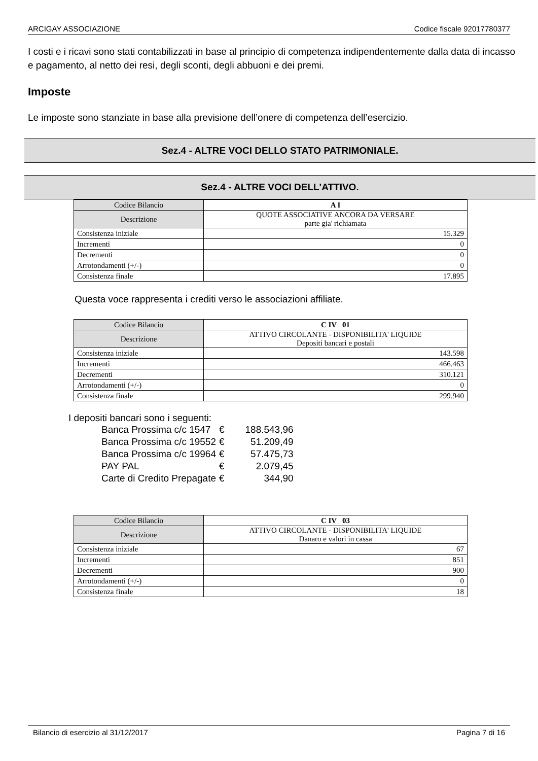ARCIGAY ASSOCIAZIONE Codice fiscale 92017780377
I costi e i ricavi sono stati contabilizzati in base al principio di competenza indipendentemente dalla data di incasso e pagamento, al netto dei resi, degli sconti, degli abbuoni e dei premi.
Imposte
Le imposte sono stanziate in base alla previsione dell’onere di competenza dell’esercizio.
Sez.4 - ALTRE VOCI DELLO STATO PATRIMONIALE.
Sez.4 - ALTRE VOCI DELL'ATTIVO.
| Codice Bilancio | A I |
| Descrizione | QUOTE ASSOCIATIVE ANCORA DA VERSARE parte gia' richiamata |
| Consistenza iniziale | 15.329 |
| Incrementi | 0 |
| Decrementi | 0 |
| Arrotondamenti (+/-) | 0 |
| Consistenza finale | 17.895 |
Questa voce rappresenta i crediti verso le associazioni affiliate.
| Codice Bilancio | C IV 01 |
| Descrizione | ATTIVO CIRCOLANTE - DISPONIBILITA' LIQUIDE Depositi bancari e postali |
| Consistenza iniziale | 143.598 |
| Incrementi | 466.463 |
| Decrementi | 310.121 |
| Arrotondamenti (+/-) | 0 |
| Consistenza finale | 299.940 |
I depositi bancari sono i seguenti:
| Banca Prossima c/c 1547 | € | 188.543,96 |
| Banca Prossima c/c 19552 | € | 51.209,49 |
| Banca Prossima c/c 19964 | € | 57.475,73 |
| PAY PAL | € | 2.079,45 |
| Carte di Credito Prepagate | € | 344,90 |
| Codice Bilancio | C IV 03 |
| Descrizione | ATTIVO CIRCOLANTE - DISPONIBILITA' LIQUIDE Danaro e valori in cassa |
| Consistenza iniziale | 67 |
| Incrementi | 851 |
| Decrementi | 900 |
| Arrotondamenti (+/-) | 0 |
| Consistenza finale | 18 |
Bilancio di esercizio al 31/12/2017 Pagina 7 di 16